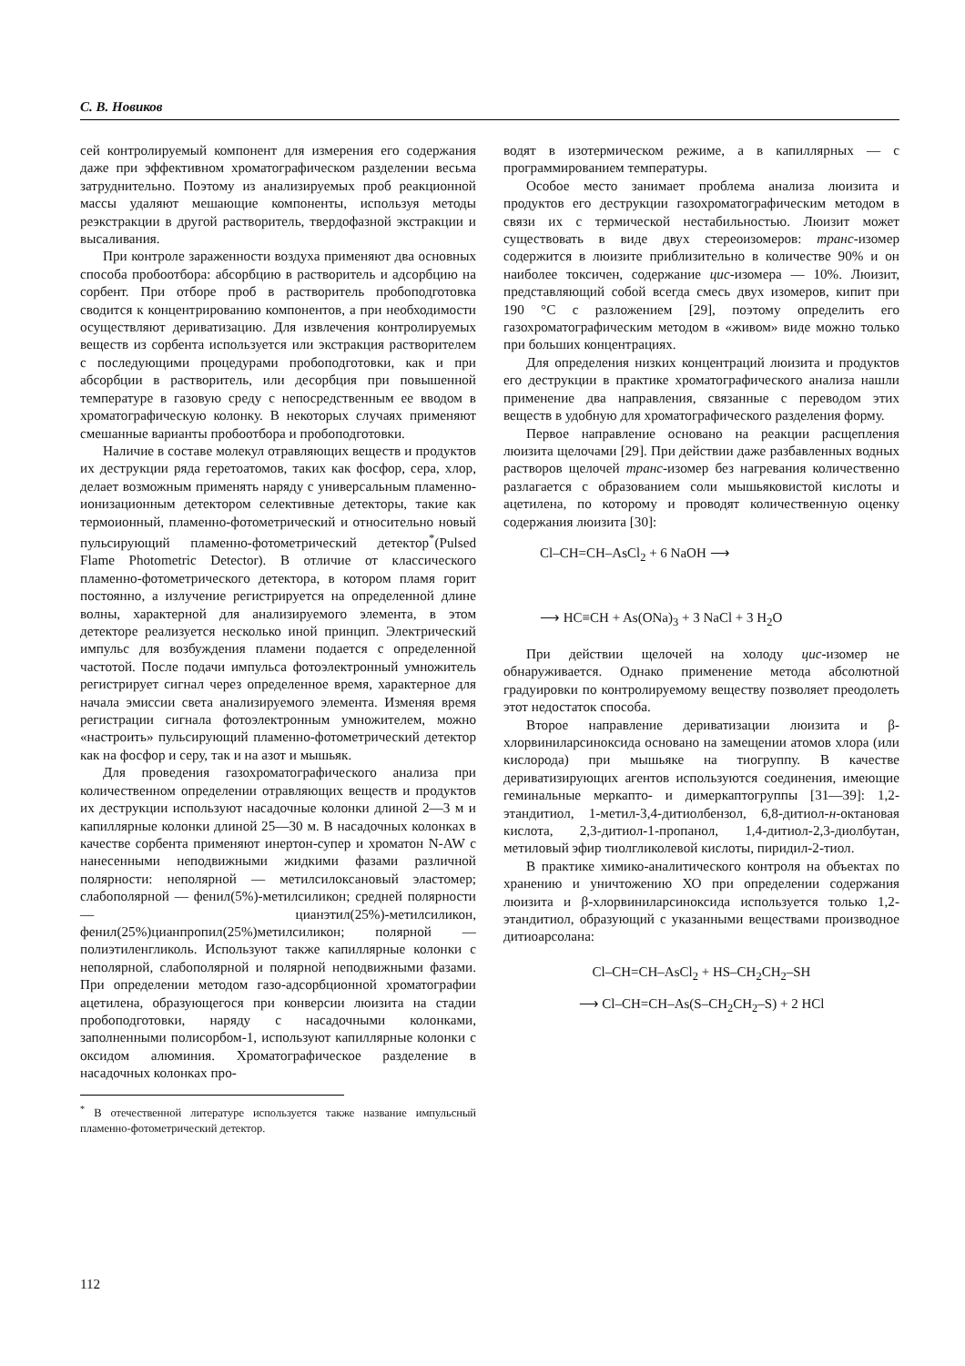С. В. Новиков
сей контролируемый компонент для измерения его содержания даже при эффективном хроматографическом разделении весьма затруднительно. Поэтому из анализируемых проб реакционной массы удаляют мешающие компоненты, используя методы реэкстракции в другой растворитель, твердофазной экстракции и высаливания.
При контроле зараженности воздуха применяют два основных способа пробоотбора: абсорбцию в растворитель и адсорбцию на сорбент. При отборе проб в растворитель пробоподготовка сводится к концентрированию компонентов, а при необходимости осуществляют дериватизацию. Для извлечения контролируемых веществ из сорбента используется или экстракция растворителем с последующими процедурами пробоподготовки, как и при абсорбции в растворитель, или десорбция при повышенной температуре в газовую среду с непосредственным ее вводом в хроматографическую колонку. В некоторых случаях применяют смешанные варианты пробоотбора и пробоподготовки.
Наличие в составе молекул отравляющих веществ и продуктов их деструкции ряда геретоатомов, таких как фосфор, сера, хлор, делает возможным применять наряду с универсальным пламенно-ионизационным детектором селективные детекторы, такие как термоионный, пламенно-фотометрический и относительно новый пульсирующий пламенно-фотометрический детектор<sup>*</sup>(Pulsed Flame Photometric Detector). В отличие от классического пламенно-фотометрического детектора, в котором пламя горит постоянно, а излучение регистрируется на определенной длине волны, характерной для анализируемого элемента, в этом детекторе реализуется несколько иной принцип. Электрический импульс для возбуждения пламени подается с определенной частотой. После подачи импульса фотоэлектронный умножитель регистрирует сигнал через определенное время, характерное для начала эмиссии света анализируемого элемента. Изменяя время регистрации сигнала фотоэлектронным умножителем, можно «настроить» пульсирующий пламенно-фотометрический детектор как на фосфор и серу, так и на азот и мышьяк.
Для проведения газохроматографического анализа при количественном определении отравляющих веществ и продуктов их деструкции используют насадочные колонки длиной 2—3 м и капиллярные колонки длиной 25—30 м. В насадочных колонках в качестве сорбента применяют инертон-супер и хроматон N-AW с нанесенными неподвижными жидкими фазами различной полярности: неполярной — метилсилоксановый эластомер; слабополярной — фенил(5%)-метилсиликон; средней полярности — цианэтил(25%)-метилсиликон, фенил(25%)цианпропил(25%)метилсиликон; полярной — полиэтиленгликоль. Используют также капиллярные колонки с неполярной, слабополярной и полярной неподвижными фазами. При определении методом газо-адсорбционной хроматографии ацетилена, образующегося при конверсии люизита на стадии пробоподготовки, наряду с насадочными колонками, заполненными полисорбом-1, используют капиллярные колонки с оксидом алюминия. Хроматографическое разделение в насадочных колонках про-
<sup>*</sup> В отечественной литературе используется также название импульсный пламенно-фотометрический детектор.
водят в изотермическом режиме, а в капиллярных — с программированием температуры.
Особое место занимает проблема анализа люизита и продуктов его деструкции газохроматографическим методом в связи их с термической нестабильностью. Люизит может существовать в виде двух стереоизомеров: транс-изомер содержится в люизите приблизительно в количестве 90% и он наиболее токсичен, содержание цис-изомера — 10%. Люизит, представляющий собой всегда смесь двух изомеров, кипит при 190 °С с разложением [29], поэтому определить его газохроматографическим методом в «живом» виде можно только при больших концентрациях.
Для определения низких концентраций люизита и продуктов его деструкции в практике хроматографического анализа нашли применение два направления, связанные с переводом этих веществ в удобную для хроматографического разделения форму.
Первое направление основано на реакции расщепления люизита щелочами [29]. При действии даже разбавленных водных растворов щелочей транс-изомер без нагревания количественно разлагается с образованием соли мышьяковистой кислоты и ацетилена, по которому и проводят количественную оценку содержания люизита [30]:
Cl–CH=CH–AsCl<sub>2</sub> + 6 NaOH ⟶
⟶ HC≡CH + As(ONa)<sub>3</sub> + 3 NaCl + 3 H<sub>2</sub>O
При действии щелочей на холоду цис-изомер не обнаруживается. Однако применение метода абсолютной градуировки по контролируемому веществу позволяет преодолеть этот недостаток способа.
Второе направление дериватизации люизита и β-хлорвиниларсиноксида основано на замещении атомов хлора (или кислорода) при мышьяке на тиогруппу. В качестве дериватизирующих агентов используются соединения, имеющие геминальные меркапто- и димеркаптогруппы [31—39]: 1,2-этандитиол, 1-метил-3,4-дитиолбензол, 6,8-дитиол-н-октановая кислота, 2,3-дитиол-1-пропанол, 1,4-дитиол-2,3-диолбутан, метиловый эфир тиолгликолевой кислоты, пиридил-2-тиол.
В практике химико-аналитического контроля на объектах по хранению и уничтожению ХО при определении содержания люизита и β-хлорвиниларсиноксида используется только 1,2-этандитиол, образующий с указанными веществами производное дитиоарсолана:
Cl–CH=CH–AsCl<sub>2</sub> + HS–CH<sub>2</sub>CH<sub>2</sub>–SH
⟶ Cl–CH=CH–As(S–CH<sub>2</sub>CH<sub>2</sub>–S) + 2 HCl
112